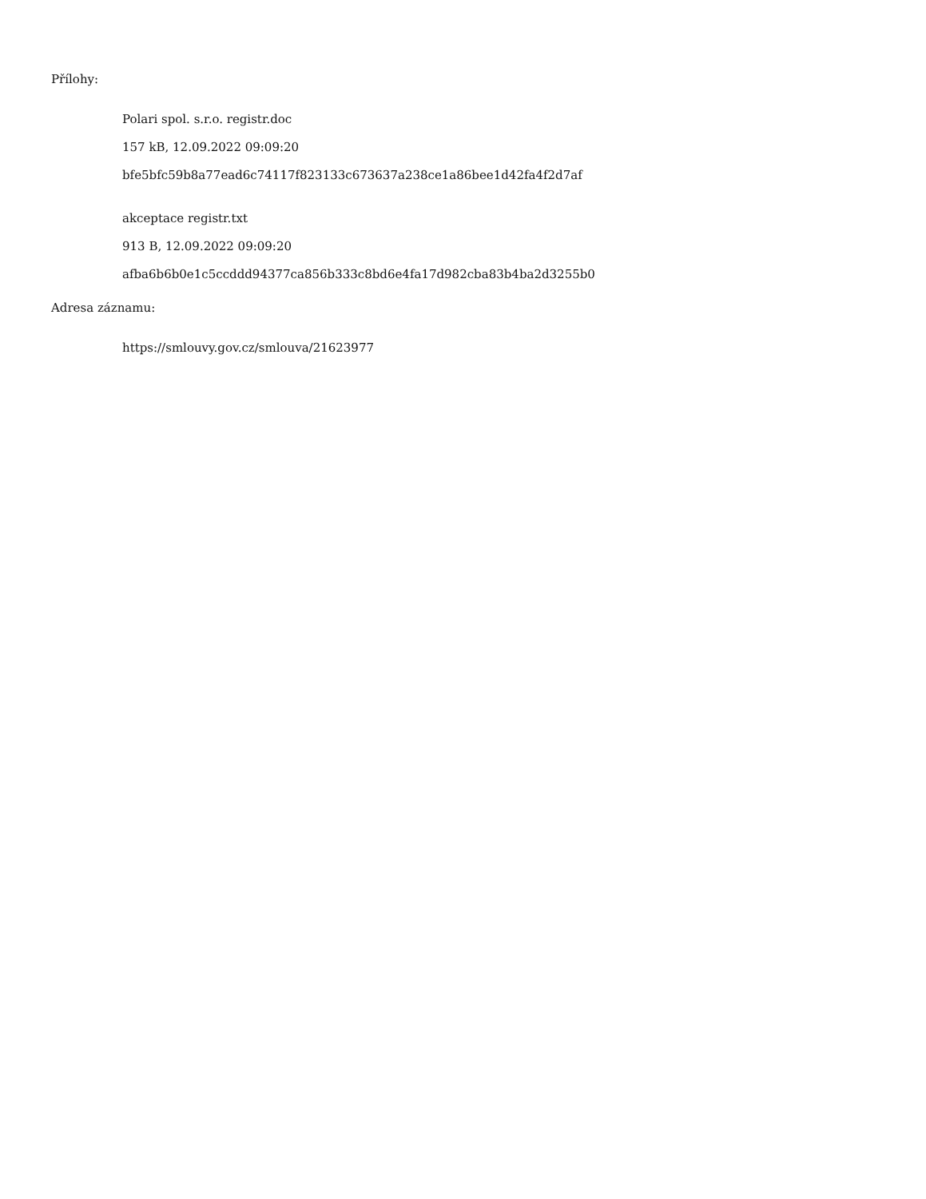Přílohy:
Polari spol. s.r.o. registr.doc
157 kB, 12.09.2022 09:09:20
bfe5bfc59b8a77ead6c74117f823133c673637a238ce1a86bee1d42fa4f2d7af
akceptace registr.txt
913 B, 12.09.2022 09:09:20
afba6b6b0e1c5ccddd94377ca856b333c8bd6e4fa17d982cba83b4ba2d3255b0
Adresa záznamu:
https://smlouvy.gov.cz/smlouva/21623977